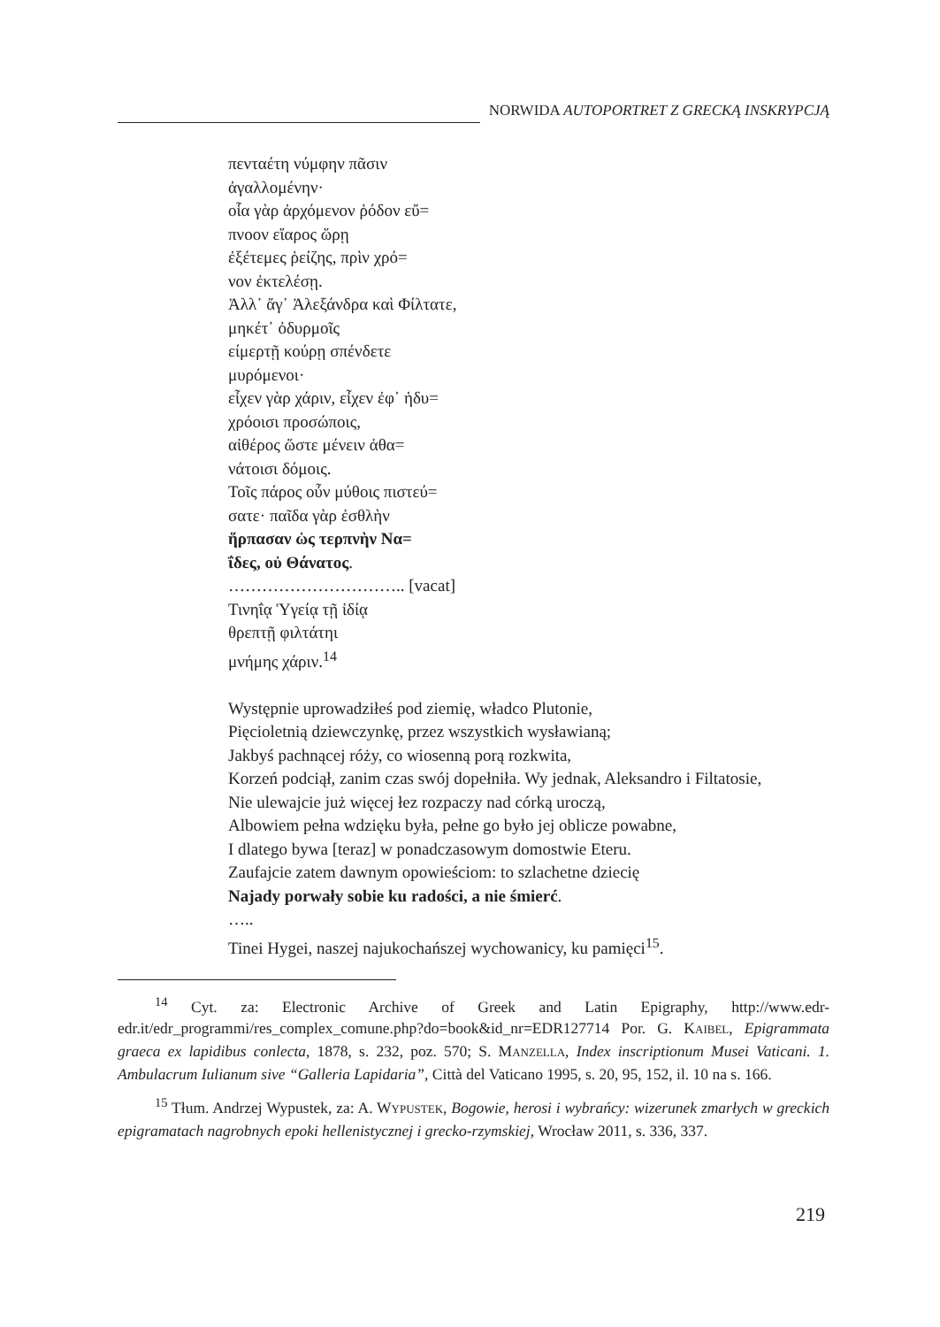NORWIDA AUTOPORTRET Z GRECKĄ INSKRYPCJĄ
πενταέτη νύμφην πᾶσιν
ἀγαλλομένην·
οἷα γὰρ ἀρχόμενον ῥόδον εὔ=
πνοον εἴαρος ὥρῃ
ἐξέτεμες ῥείζης, πρὶν χρό=
νον ἐκτελέσῃ.
Ἀλλ᾽ ἄγ᾽ Ἀλεξάνδρα καὶ Φίλτατε,
μηκέτ᾽ ὀδυρμοῖς
είμερτῇ κούρῃ σπένδετε
μυρόμενοι·
εἶχεν γὰρ χάριν, εἶχεν ἐφ᾽ ἡδυ=
χρόοισι προσώποις,
αἰθέρος ὥστε μένειν ἀθα=
νάτοισι δόμοις.
Τοῖς πάρος οὖν μύθοις πιστεύ=
σατε· παῖδα γὰρ ἐσθλὴν
ἥρπασαν ὡς τερπνὴν Να=
ΐδες, οὐ Θάνατος.
………………………….. [vacat]
Τινηΐᾳ Ὑγείᾳ τῇ ἰδίᾳ
θρεπτῇ φιλτάτηι
μνήμης χάριν.<sup>14</sup>
Występnie uprowadziłeś pod ziemię, władco Plutonie,
Pięcioletnią dziewczynkę, przez wszystkich wysławianą;
Jakbyś pachnącej róży, co wiosenną porą rozkwita,
Korzeń podciął, zanim czas swój dopełniła. Wy jednak, Aleksandro i Filtatosie,
Nie ulewajcie już więcej łez rozpaczy nad córką uroczą,
Albowiem pełna wdzięku była, pełne go było jej oblicze powabne,
I dlatego bywa [teraz] w ponadczasowym domostwie Eteru.
Zaufajcie zatem dawnym opowieściom: to szlachetne dziecię
Najady porwały sobie ku radości, a nie śmierć.
…..
Tinei Hygei, naszej najukochańszej wychowanicy, ku pamięci<sup>15</sup>.
<sup>14</sup> Cyt. za: Electronic Archive of Greek and Latin Epigraphy, http://www.edr-edr.it/edr_programmi/res_complex_comune.php?do=book&id_nr=EDR127714 Por. G. KAIBEL, Epigrammata graeca ex lapidibus conlecta, 1878, s. 232, poz. 570; S. MANZELLA, Index inscriptionum Musei Vaticani. 1. Ambulacrum Iulianum sive “Galleria Lapidaria”, Città del Vaticano 1995, s. 20, 95, 152, il. 10 na s. 166.
<sup>15</sup> Tłum. Andrzej Wypustek, za: A. WYPUSTEK, Bogowie, herosi i wybrańcy: wizerunek zmarłych w greckich epigramatach nagrobnych epoki hellenistycznej i grecko-rzymskiej, Wrocław 2011, s. 336, 337.
219